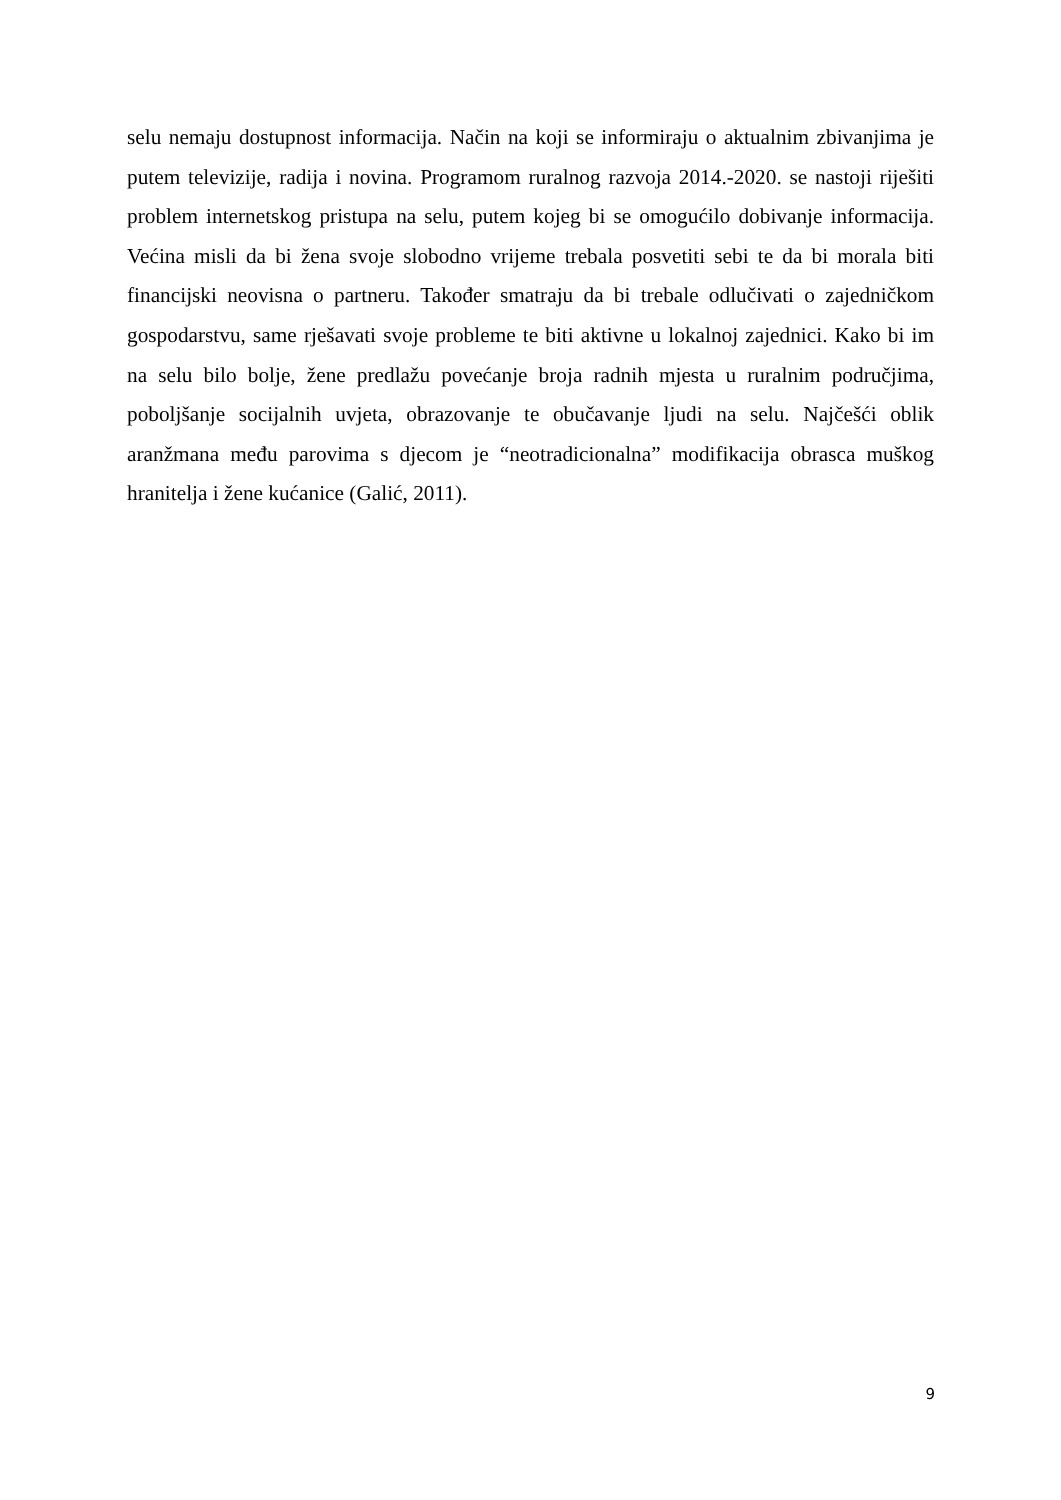selu nemaju dostupnost informacija. Način na koji se informiraju o aktualnim zbivanjima je putem televizije, radija i novina. Programom ruralnog razvoja 2014.-2020. se nastoji riješiti problem internetskog pristupa na selu, putem kojeg bi se omogućilo dobivanje informacija. Većina misli da bi žena svoje slobodno vrijeme trebala posvetiti sebi te da bi morala biti financijski neovisna o partneru. Također smatraju da bi trebale odlučivati o zajedničkom gospodarstvu, same rješavati svoje probleme te biti aktivne u lokalnoj zajednici. Kako bi im na selu bilo bolje, žene predlažu povećanje broja radnih mjesta u ruralnim područjima, poboljšanje socijalnih uvjeta, obrazovanje te obučavanje ljudi na selu. Najčešći oblik aranžmana među parovima s djecom je “neotradicionalna” modifikacija obrasca muškog hranitelja i žene kućanice (Galić, 2011).
9